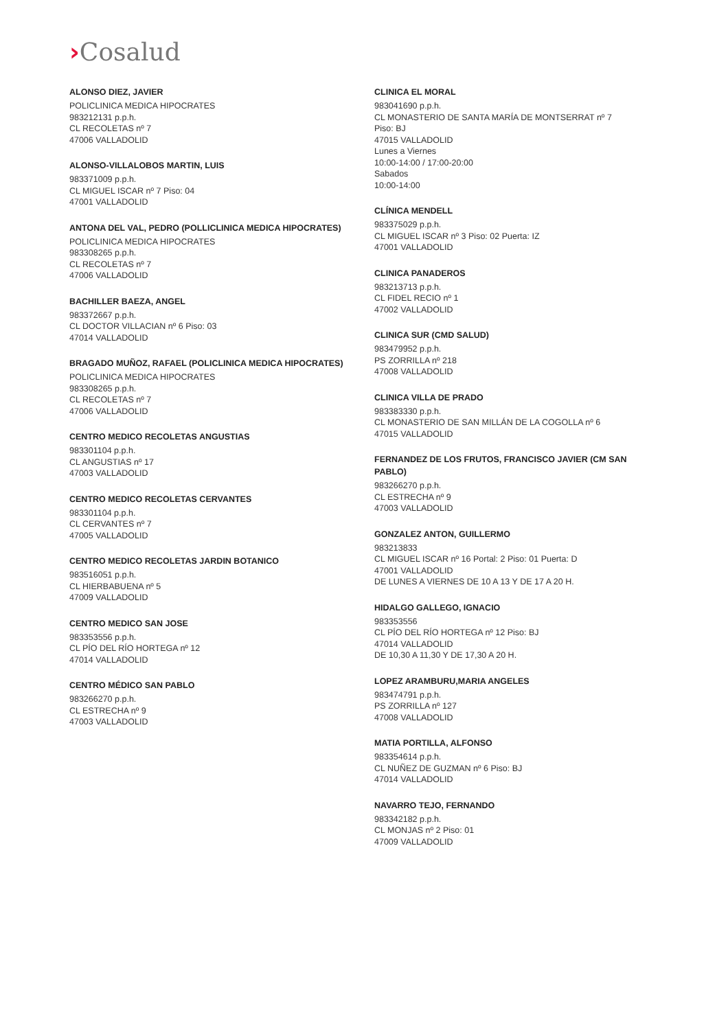›Cosalud
ALONSO DIEZ, JAVIER
POLICLINICA MEDICA HIPOCRATES
983212131 p.p.h.
CL RECOLETAS nº 7
47006 VALLADOLID
ALONSO-VILLALOBOS MARTIN, LUIS
983371009 p.p.h.
CL MIGUEL ISCAR nº 7 Piso: 04
47001 VALLADOLID
ANTONA DEL VAL, PEDRO (POLLICLINICA MEDICA HIPOCRATES)
POLICLINICA MEDICA HIPOCRATES
983308265 p.p.h.
CL RECOLETAS nº 7
47006 VALLADOLID
BACHILLER BAEZA, ANGEL
983372667 p.p.h.
CL DOCTOR VILLACIAN nº 6 Piso: 03
47014 VALLADOLID
BRAGADO MUÑOZ, RAFAEL (POLICLINICA MEDICA HIPOCRATES)
POLICLINICA MEDICA HIPOCRATES
983308265 p.p.h.
CL RECOLETAS nº 7
47006 VALLADOLID
CENTRO MEDICO RECOLETAS ANGUSTIAS
983301104 p.p.h.
CL ANGUSTIAS nº 17
47003 VALLADOLID
CENTRO MEDICO RECOLETAS CERVANTES
983301104 p.p.h.
CL CERVANTES nº 7
47005 VALLADOLID
CENTRO MEDICO RECOLETAS JARDIN BOTANICO
983516051 p.p.h.
CL HIERBABUENA nº 5
47009 VALLADOLID
CENTRO MEDICO SAN JOSE
983353556 p.p.h.
CL PÍO DEL RÍO HORTEGA nº 12
47014 VALLADOLID
CENTRO MÉDICO SAN PABLO
983266270 p.p.h.
CL ESTRECHA nº 9
47003 VALLADOLID
CLINICA EL MORAL
983041690 p.p.h.
CL MONASTERIO DE SANTA MARÍA DE MONTSERRAT nº 7
Piso: BJ
47015 VALLADOLID
Lunes a Viernes
10:00-14:00 / 17:00-20:00
Sabados
10:00-14:00
CLÍNICA MENDELL
983375029 p.p.h.
CL MIGUEL ISCAR nº 3 Piso: 02 Puerta: IZ
47001 VALLADOLID
CLINICA PANADEROS
983213713 p.p.h.
CL FIDEL RECIO nº 1
47002 VALLADOLID
CLINICA SUR (CMD SALUD)
983479952 p.p.h.
PS ZORRILLA nº 218
47008 VALLADOLID
CLINICA VILLA DE PRADO
983383330 p.p.h.
CL MONASTERIO DE SAN MILLÁN DE LA COGOLLA nº 6
47015 VALLADOLID
FERNANDEZ DE LOS FRUTOS, FRANCISCO JAVIER (CM SAN PABLO)
983266270 p.p.h.
CL ESTRECHA nº 9
47003 VALLADOLID
GONZALEZ ANTON, GUILLERMO
983213833
CL MIGUEL ISCAR nº 16 Portal: 2 Piso: 01 Puerta: D
47001 VALLADOLID
DE LUNES A VIERNES DE 10 A 13 Y DE 17 A 20 H.
HIDALGO GALLEGO, IGNACIO
983353556
CL PÍO DEL RÍO HORTEGA nº 12 Piso: BJ
47014 VALLADOLID
DE 10,30 A 11,30 Y DE 17,30 A 20 H.
LOPEZ ARAMBURU,MARIA ANGELES
983474791 p.p.h.
PS ZORRILLA nº 127
47008 VALLADOLID
MATIA PORTILLA, ALFONSO
983354614 p.p.h.
CL NUÑEZ DE GUZMAN nº 6 Piso: BJ
47014 VALLADOLID
NAVARRO TEJO, FERNANDO
983342182 p.p.h.
CL MONJAS nº 2 Piso: 01
47009 VALLADOLID